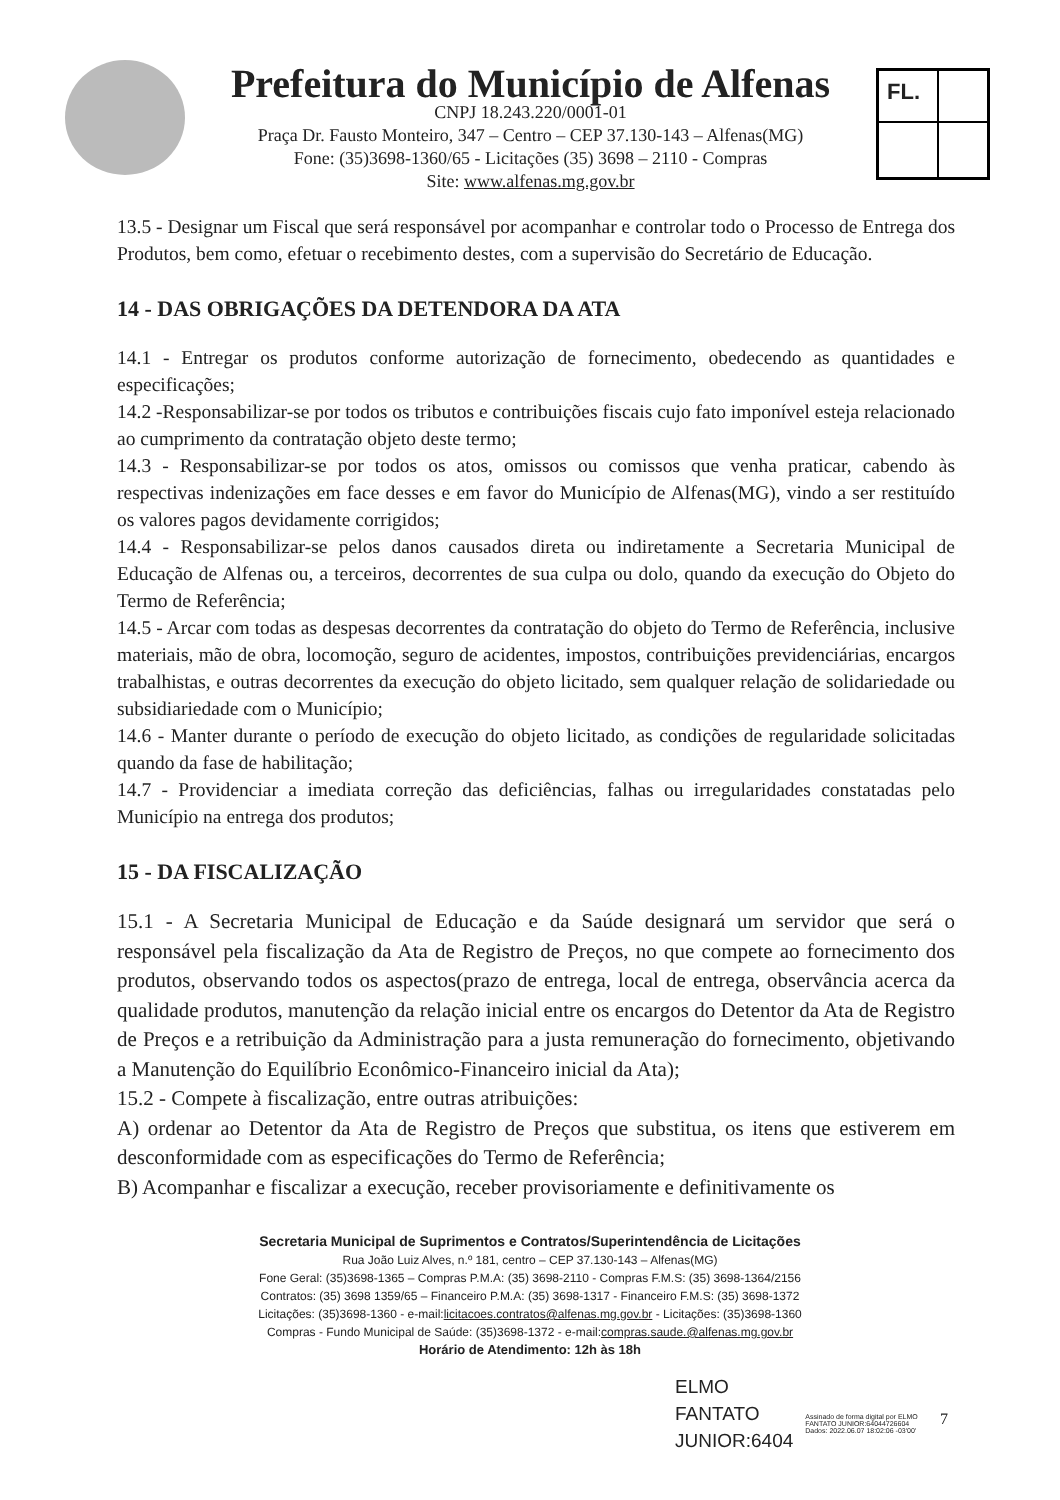Prefeitura do Município de Alfenas
CNPJ 18.243.220/0001-01
Praça Dr. Fausto Monteiro, 347 – Centro – CEP 37.130-143 – Alfenas(MG)
Fone: (35)3698-1360/65 - Licitações (35) 3698 – 2110 - Compras
Site: www.alfenas.mg.gov.br
FL.
13.5 - Designar um Fiscal que será responsável por acompanhar e controlar todo o Processo de Entrega dos Produtos, bem como, efetuar o recebimento destes, com a supervisão do Secretário de Educação.
14 - DAS OBRIGAÇÕES DA DETENDORA DA ATA
14.1 - Entregar os produtos conforme autorização de fornecimento, obedecendo as quantidades e especificações;
14.2 -Responsabilizar-se por todos os tributos e contribuições fiscais cujo fato imponível esteja relacionado ao cumprimento da contratação objeto deste termo;
14.3 - Responsabilizar-se por todos os atos, omissos ou comissos que venha praticar, cabendo às respectivas indenizações em face desses e em favor do Município de Alfenas(MG), vindo a ser restituído os valores pagos devidamente corrigidos;
14.4 - Responsabilizar-se pelos danos causados direta ou indiretamente a Secretaria Municipal de Educação de Alfenas ou, a terceiros, decorrentes de sua culpa ou dolo, quando da execução do Objeto do Termo de Referência;
14.5 - Arcar com todas as despesas decorrentes da contratação do objeto do Termo de Referência, inclusive materiais, mão de obra, locomoção, seguro de acidentes, impostos, contribuições previdenciárias, encargos trabalhistas, e outras decorrentes da execução do objeto licitado, sem qualquer relação de solidariedade ou subsidiariedade com o Município;
14.6 - Manter durante o período de execução do objeto licitado, as condições de regularidade solicitadas quando da fase de habilitação;
14.7 - Providenciar a imediata correção das deficiências, falhas ou irregularidades constatadas pelo Município na entrega dos produtos;
15 - DA FISCALIZAÇÃO
15.1 - A Secretaria Municipal de Educação e da Saúde designará um servidor que será o responsável pela fiscalização da Ata de Registro de Preços, no que compete ao fornecimento dos produtos, observando todos os aspectos(prazo de entrega, local de entrega, observância acerca da qualidade produtos, manutenção da relação inicial entre os encargos do Detentor da Ata de Registro de Preços e a retribuição da Administração para a justa remuneração do fornecimento, objetivando a Manutenção do Equilíbrio Econômico-Financeiro inicial da Ata);
15.2 - Compete à fiscalização, entre outras atribuições:
A) ordenar ao Detentor da Ata de Registro de Preços que substitua, os itens que estiverem em desconformidade com as especificações do Termo de Referência;
B) Acompanhar e fiscalizar a execução, receber provisoriamente e definitivamente os
Secretaria Municipal de Suprimentos e Contratos/Superintendência de Licitações
Rua João Luiz Alves, n.º 181, centro – CEP 37.130-143 – Alfenas(MG)
Fone Geral: (35)3698-1365 – Compras P.M.A: (35) 3698-2110 - Compras F.M.S: (35) 3698-1364/2156
Contratos: (35) 3698 1359/65 – Financeiro P.M.A: (35) 3698-1317 - Financeiro F.M.S: (35) 3698-1372
Licitações: (35)3698-1360 - e-mail:licitacoes.contratos@alfenas.mg.gov.br - Licitações: (35)3698-1360
Compras - Fundo Municipal de Saúde: (35)3698-1372 - e-mail:compras.saude.@alfenas.mg.gov.br
Horário de Atendimento: 12h às 18h
ELMO
FANTATO
JUNIOR:6404
Assinado de forma digital por ELMO
FANTATO JUNIOR:64044726604
Dados: 2022.06.07 18:02:06 -03'00'
7